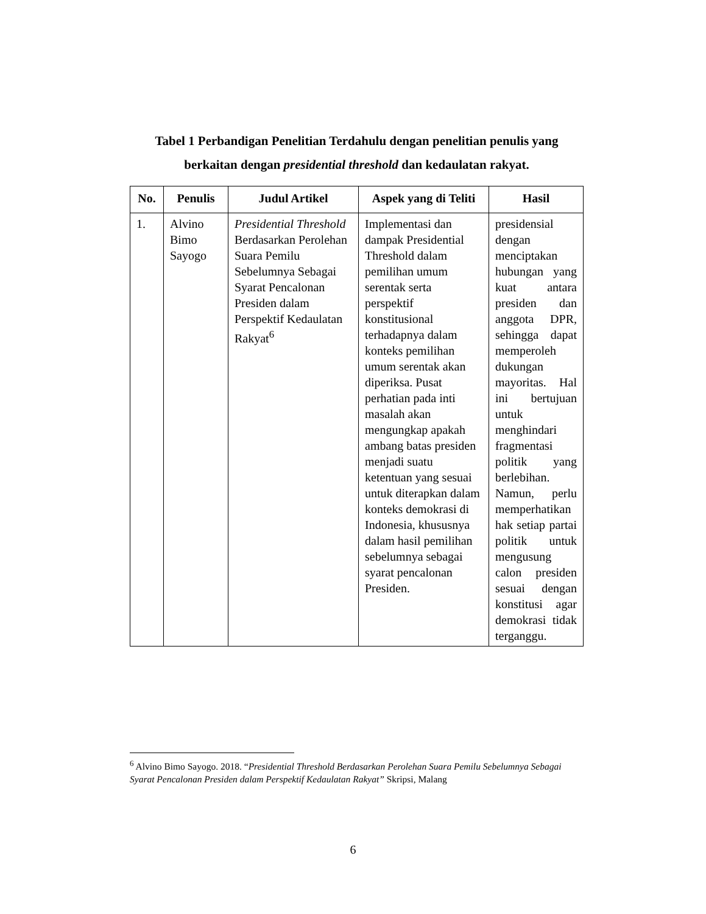Tabel 1 Perbandigan Penelitian Terdahulu dengan penelitian penulis yang berkaitan dengan presidential threshold dan kedaulatan rakyat.
| No. | Penulis | Judul Artikel | Aspek yang di Teliti | Hasil |
| --- | --- | --- | --- | --- |
| 1. | Alvino Bimo Sayogo | Presidential Threshold Berdasarkan Perolehan Suara Pemilu Sebelumnya Sebagai Syarat Pencalonan Presiden dalam Perspektif Kedaulatan Rakyat<sup>6</sup> | Implementasi dan dampak Presidential Threshold dalam pemilihan umum serentak serta perspektif konstitusional terhadapnya dalam konteks pemilihan umum serentak akan diperiksa. Pusat perhatian pada inti masalah akan mengungkap apakah ambang batas presiden menjadi suatu ketentuan yang sesuai untuk diterapkan dalam konteks demokrasi di Indonesia, khususnya dalam hasil pemilihan sebelumnya sebagai syarat pencalonan Presiden. | presidensial dengan menciptakan hubungan yang kuat antara presiden dan anggota DPR, sehingga dapat memperoleh dukungan mayoritas. Hal ini bertujuan untuk menghindari fragmentasi politik yang berlebihan. Namun, perlu memperhatikan hak setiap partai politik untuk mengusung calon presiden sesuai dengan konstitusi agar demokrasi tidak terganggu. |
<sup>6</sup> Alvino Bimo Sayogo. 2018. “Presidential Threshold Berdasarkan Perolehan Suara Pemilu Sebelumnya Sebagai Syarat Pencalonan Presiden dalam Perspektif Kedaulatan Rakyat” Skripsi, Malang
6